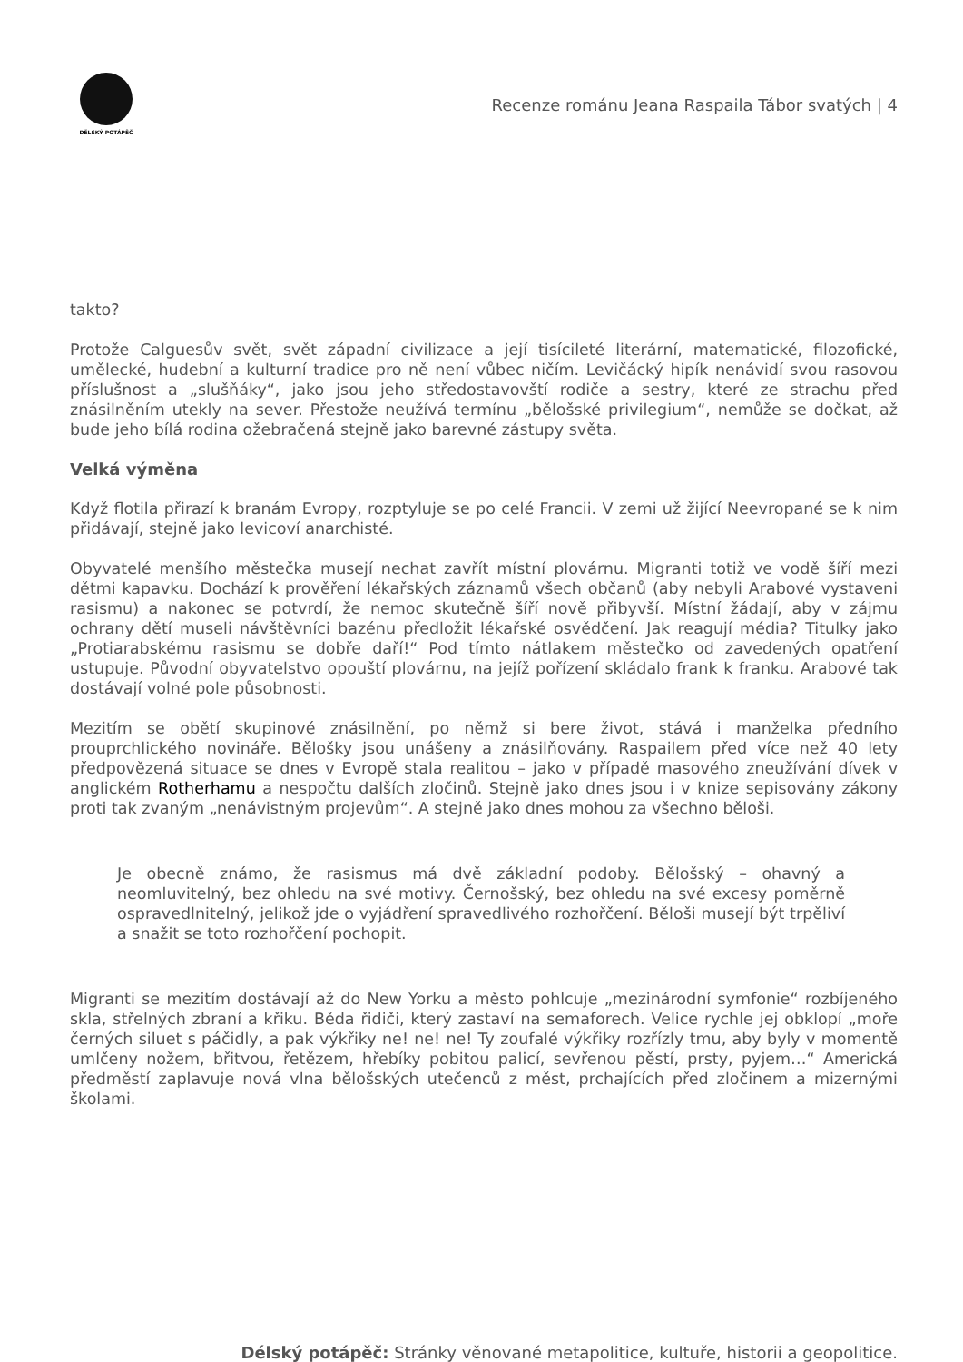DĚLSKÝ POTÁPĚČ
Recenze románu Jeana Raspaila Tábor svatých | 4
takto?
Protože Calguesův svět, svět západní civilizace a její tisícileté literární, matematické, filozofické, umělecké, hudební a kulturní tradice pro ně není vůbec ničím. Levičácký hipík nenávidí svou rasovou příslušnost a „slušňáky“, jako jsou jeho středostavovští rodiče a sestry, které ze strachu před znásilněním utekly na sever. Přestože neužívá termínu „bělošské privilegium“, nemůže se dočkat, až bude jeho bílá rodina ožebračená stejně jako barevné zástupy světa.
Velká výměna
Když flotila přirazí k branám Evropy, rozptyluje se po celé Francii. V zemi už žijící Neevropané se k nim přidávají, stejně jako levicoví anarchisté.
Obyvatelé menšího městečka musejí nechat zavřít místní plovárnu. Migranti totiž ve vodě šíří mezi dětmi kapavku. Dochází k prověření lékařských záznamů všech občanů (aby nebyli Arabové vystaveni rasismu) a nakonec se potvrdí, že nemoc skutečně šíří nově přibyvší. Místní žádají, aby v zájmu ochrany dětí museli návštěvníci bazénu předložit lékařské osvědčení. Jak reagují média? Titulky jako „Protiarabskému rasismu se dobře daří!“ Pod tímto nátlakem městečko od zavedených opatření ustupuje. Původní obyvatelstvo opouští plovárnu, na jejíž pořízení skládalo frank k franku. Arabové tak dostávají volné pole působnosti.
Mezitím se obětí skupinové znásilnění, po němž si bere život, stává i manželka předního prouprchlického novináře. Bělošky jsou unášeny a znásilňovány. Raspailem před více než 40 lety předpovězená situace se dnes v Evropě stala realitou – jako v případě masového zneužívání dívek v anglickém Rotherhamu a nespočtu dalších zločinů. Stejně jako dnes jsou i v knize sepisovány zákony proti tak zvaným „nenávistným projevům“. A stejně jako dnes mohou za všechno běloši.
Je obecně známo, že rasismus má dvě základní podoby. Bělošský – ohavný a neomluvitelný, bez ohledu na své motivy. Černošský, bez ohledu na své excesy poměrně ospravedlnitelný, jelikož jde o vyjádření spravedlivého rozhořčení. Běloši musejí být trpěliví a snažit se toto rozhořčení pochopit.
Migranti se mezitím dostávají až do New Yorku a město pohlcuje „mezinárodní symfonie“ rozbíjeného skla, střelných zbraní a křiku. Běda řidiči, který zastaví na semaforech. Velice rychle jej obklopí „moře černých siluet s páčidly, a pak výkřiky ne! ne! ne! Ty zoufalé výkřiky rozřízly tmu, aby byly v momentě umlčeny nožem, břitvou, řetězem, hřebíky pobitou palicí, sevřenou pěstí, prsty, pyjem…“ Americká předměstí zaplavuje nová vlna bělošských utečenců z měst, prchajících před zločinem a mizernými školami.
Délský potápěč: Stránky věnované metapolitice, kultuře, historii a geopolitice.